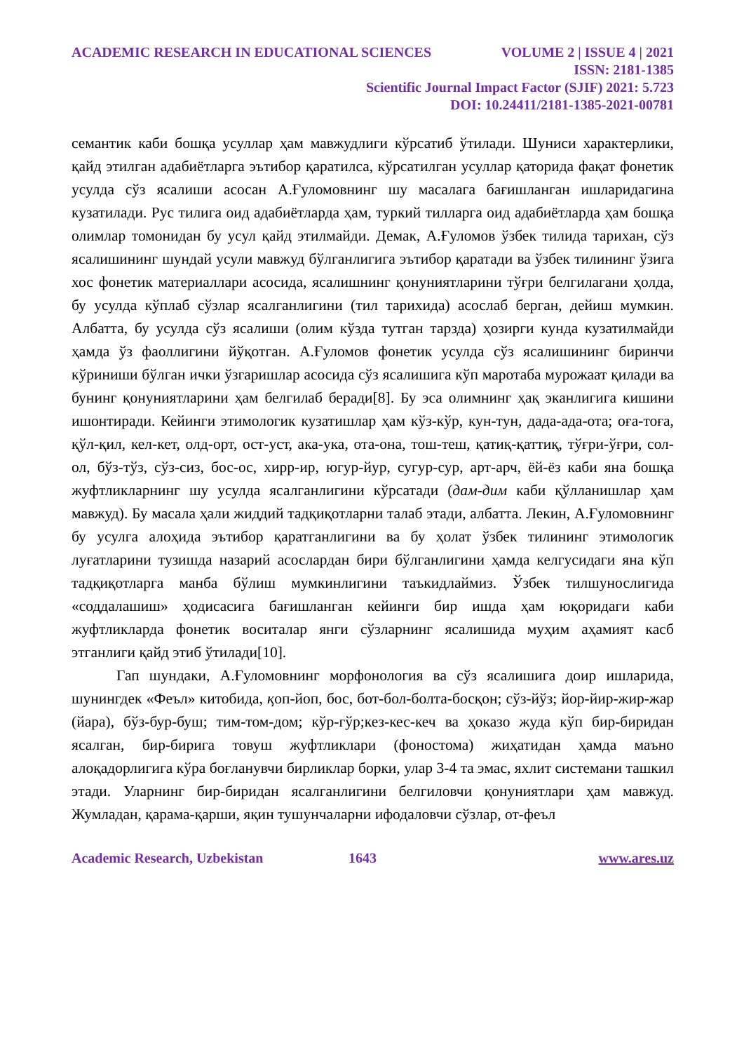ACADEMIC RESEARCH IN EDUCATIONAL SCIENCES VOLUME 2 | ISSUE 4 | 2021
ISSN: 2181-1385
Scientific Journal Impact Factor (SJIF) 2021: 5.723
DOI: 10.24411/2181-1385-2021-00781
семантик каби бошқа усуллар ҳам мавжудлиги кўрсатиб ўтилади. Шуниси характерлики, қайд этилган адабиётларга эътибор қаратилса, кўрсатилган усуллар қаторида фақат фонетик усулда сўз ясалиши асосан А.Ғуломовнинг шу масалага бағишланган ишларидагина кузатилади. Рус тилига оид адабиётларда ҳам, туркий тилларга оид адабиётларда ҳам бошқа олимлар томонидан бу усул қайд этилмайди. Демак, А.Ғуломов ўзбек тилида тарихан, сўз ясалишининг шундай усули мавжуд бўлганлигига эътибор қаратади ва ўзбек тилининг ўзига хос фонетик материаллари асосида, ясалишнинг қонуниятларини тўғри белгилагани ҳолда, бу усулда кўплаб сўзлар ясалганлигини (тил тарихида) асослаб берган, дейиш мумкин. Албатта, бу усулда сўз ясалиши (олим кўзда тутган тарзда) ҳозирги кунда кузатилмайди ҳамда ўз фаоллигини йўқотган. А.Ғуломов фонетик усулда сўз ясалишининг биринчи кўриниши бўлган ички ўзгаришлар асосида сўз ясалишига кўп маротаба мурожаат қилади ва бунинг қонуниятларини ҳам белгилаб беради[8]. Бу эса олимнинг ҳақ эканлигига кишини ишонтиради. Кейинги этимологик кузатишлар ҳам кўз-кўр, кун-тун, дада-ада-ота; оға-тоға, қўл-қил, кел-кет, олд-орт, ост-уст, ака-ука, ота-она, тош-теш, қатиқ-қаттиқ, тўғри-ўғри, сол-ол, бўз-тўз, сўз-сиз, бос-ос, хирр-ир, югур-йур, сугур-сур, арт-арч, ёй-ёз каби яна бошқа жуфтликларнинг шу усулда ясалганлигини кўрсатади (дам-дим каби қўлланишлар ҳам мавжуд). Бу масала ҳали жиддий тадқиқотларни талаб этади, албатта. Лекин, А.Ғуломовнинг бу усулга алоҳида эътибор қаратганлигини ва бу ҳолат ўзбек тилининг этимологик луғатларини тузишда назарий асослардан бири бўлганлигини ҳамда келгусидаги яна кўп тадқиқотларга манба бўлиш мумкинлигини таъкидлаймиз. Ўзбек тилшунослигида «соддалашиш» ҳодисасига бағишланган кейинги бир ишда ҳам юқоридаги каби жуфтликларда фонетик воситалар янги сўзларнинг ясалишида муҳим аҳамият касб этганлиги қайд этиб ўтилади[10].
Гап шундаки, А.Ғуломовнинг морфонология ва сўз ясалишига доир ишларида, шунингдек «Феъл» китобида, қоп-йоп, бос, бот-бол-болта-босқон; сўз-йўз; йор-йир-жир-жар (йара), бўз-бур-буш; тим-том-дом; кўр-гўр;кез-кес-кеч ва ҳоказо жуда кўп бир-биридан ясалган, бир-бирига товуш жуфтликлари (фоностома) жиҳатидан ҳамда маъно алоқадорлигига кўра боғланувчи бирликлар борки, улар 3-4 та эмас, яхлит системани ташкил этади. Уларнинг бир-биридан ясалганлигини белгиловчи қонуниятлари ҳам мавжуд. Жумладан, қарама-қарши, яқин тушунчаларни ифодаловчи сўзлар, от-феъл
Academic Research, Uzbekistan 1643 www.ares.uz